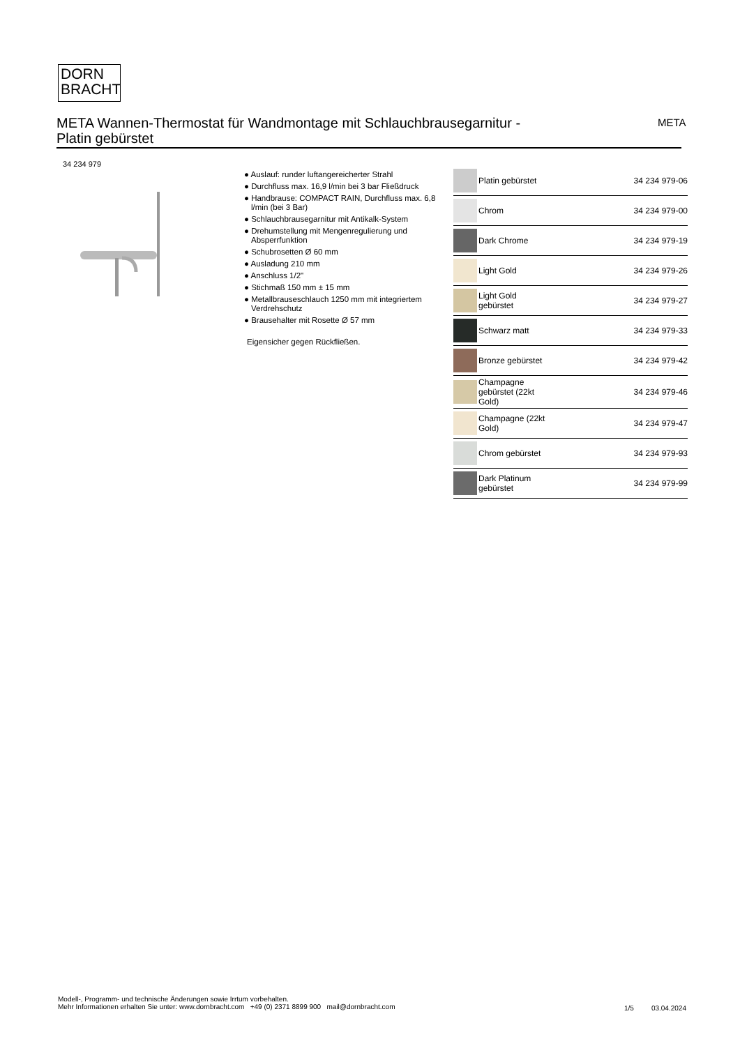DORN
BRACHT
META Wannen-Thermostat für Wandmontage mit Schlauchbrausegarnitur -
Platin gebürstet
META
34 234 979
● Auslauf: runder luftangereicherter Strahl
● Durchfluss max. 16,9 l/min bei 3 bar Fließdruck
● Handbrause: COMPACT RAIN, Durchfluss max. 6,8 l/min (bei 3 Bar)
● Schlauchbrausegarnitur mit Antikalk-System
● Drehumstellung mit Mengenregulierung und Absperrfunktion
● Schubrosetten Ø 60 mm
● Ausladung 210 mm
● Anschluss 1/2"
● Stichmaß 150 mm ± 15 mm
● Metallbrauseschlauch 1250 mm mit integriertem Verdrehschutz
● Brausehalter mit Rosette Ø 57 mm
Eigensicher gegen Rückfließen.
| | Platin gebürstet | 34 234 979-06 |
| | Chrom | 34 234 979-00 |
| | Dark Chrome | 34 234 979-19 |
| | Light Gold | 34 234 979-26 |
| | Light Gold gebürstet | 34 234 979-27 |
| | Schwarz matt | 34 234 979-33 |
| | Bronze gebürstet | 34 234 979-42 |
| | Champagne gebürstet (22kt Gold) | 34 234 979-46 |
| | Champagne (22kt Gold) | 34 234 979-47 |
| | Chrom gebürstet | 34 234 979-93 |
| | Dark Platinum gebürstet | 34 234 979-99 |
Modell-, Programm- und technische Änderungen sowie Irrtum vorbehalten.
Mehr Informationen erhalten Sie unter: www.dornbracht.com +49 (0) 2371 8899 900 mail@dornbracht.com
1/5 03.04.2024